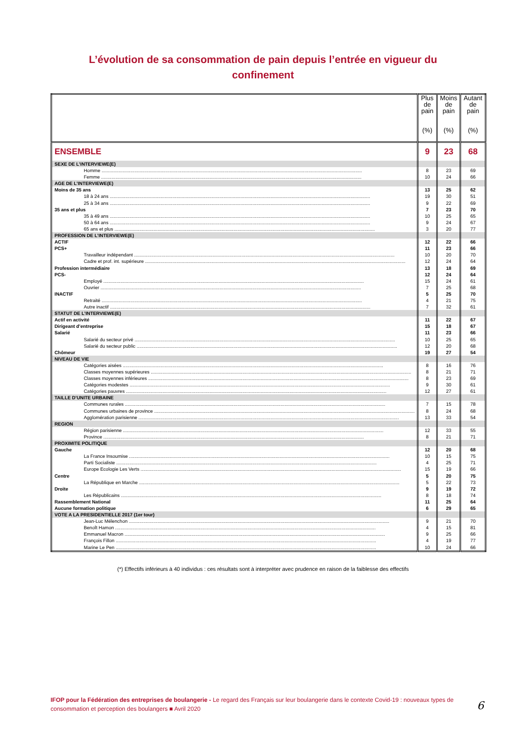L’évolution de sa consommation de pain depuis l’entrée en vigueur du
confinement
| | Plus de pain (%) | Moins de pain (%) | Autant de pain (%) |
| --- | --- | --- | --- |
| ENSEMBLE | 9 | 23 | 68 |
| SEXE DE L’INTERVIEWE(E) | | | |
| Homme | 8 | 23 | 69 |
| Femme | 10 | 24 | 66 |
| AGE DE L’INTERVIEWE(E) | | | |
| Moins de 35 ans | 13 | 25 | 62 |
| 18 à 24 ans | 19 | 30 | 51 |
| 25 à 34 ans | 9 | 22 | 69 |
| 35 ans et plus | 7 | 23 | 70 |
| 35 à 49 ans | 10 | 25 | 65 |
| 50 à 64 ans | 9 | 24 | 67 |
| 65 ans et plus | 3 | 20 | 77 |
| PROFESSION DE L’INTERVIEWE(E) | | | |
| ACTIF | 12 | 22 | 66 |
| PCS+ | 11 | 23 | 66 |
| Travailleur indépendant | 10 | 20 | 70 |
| Cadre et prof. int. supérieure | 12 | 24 | 64 |
| Profession intermédiaire | 13 | 18 | 69 |
| PCS- | 12 | 24 | 64 |
| Employé | 15 | 24 | 61 |
| Ouvrier | 7 | 25 | 68 |
| INACTIF | 5 | 25 | 70 |
| Retraité | 4 | 21 | 75 |
| Autre inactif | 7 | 32 | 61 |
| STATUT DE L’INTERVIEWE(E) | | | |
| Actif en activité | 11 | 22 | 67 |
| Dirigeant d’entreprise | 15 | 18 | 67 |
| Salarié | 11 | 23 | 66 |
| Salarié du secteur privé | 10 | 25 | 65 |
| Salarié du secteur public | 12 | 20 | 68 |
| Chômeur | 19 | 27 | 54 |
| NIVEAU DE VIE | | | |
| Catégories aisées | 8 | 16 | 76 |
| Classes moyennes supérieures | 8 | 21 | 71 |
| Classes moyennes inférieures | 8 | 23 | 69 |
| Catégories modestes | 9 | 30 | 61 |
| Catégories pauvres | 12 | 27 | 61 |
| TAILLE D’UNITE URBAINE | | | |
| Communes rurales | 7 | 15 | 78 |
| Communes urbaines de province | 8 | 24 | 68 |
| Agglomération parisienne | 13 | 33 | 54 |
| REGION | | | |
| Région parisienne | 12 | 33 | 55 |
| Province | 8 | 21 | 71 |
| PROXIMITE POLITIQUE | | | |
| Gauche | 12 | 20 | 68 |
| La France Insoumise | 10 | 15 | 75 |
| Parti Socialiste | 4 | 25 | 71 |
| Europe Ecologie Les Verts | 15 | 19 | 66 |
| Centre | 5 | 20 | 75 |
| La République en Marche | 5 | 22 | 73 |
| Droite | 9 | 19 | 72 |
| Les Républicains | 8 | 18 | 74 |
| Rassemblement National | 11 | 25 | 64 |
| Aucune formation politique | 6 | 29 | 65 |
| VOTE A LA PRESIDENTIELLE 2017 (1er tour) | | | |
| Jean-Luc Mélenchon | 9 | 21 | 70 |
| Benoît Hamon | 4 | 15 | 81 |
| Emmanuel Macron | 9 | 25 | 66 |
| François Fillon | 4 | 19 | 77 |
| Marine Le Pen | 10 | 24 | 66 |
(*) Effectifs inférieurs à 40 individus : ces résultats sont à interpréter avec prudence en raison de la faiblesse des effectifs
IFOP pour la Fédération des entreprises de boulangerie - Le regard des Français sur leur boulangerie dans le contexte Covid-19 : nouveaux types de consommation et perception des boulangers ■ Avril 2020
6